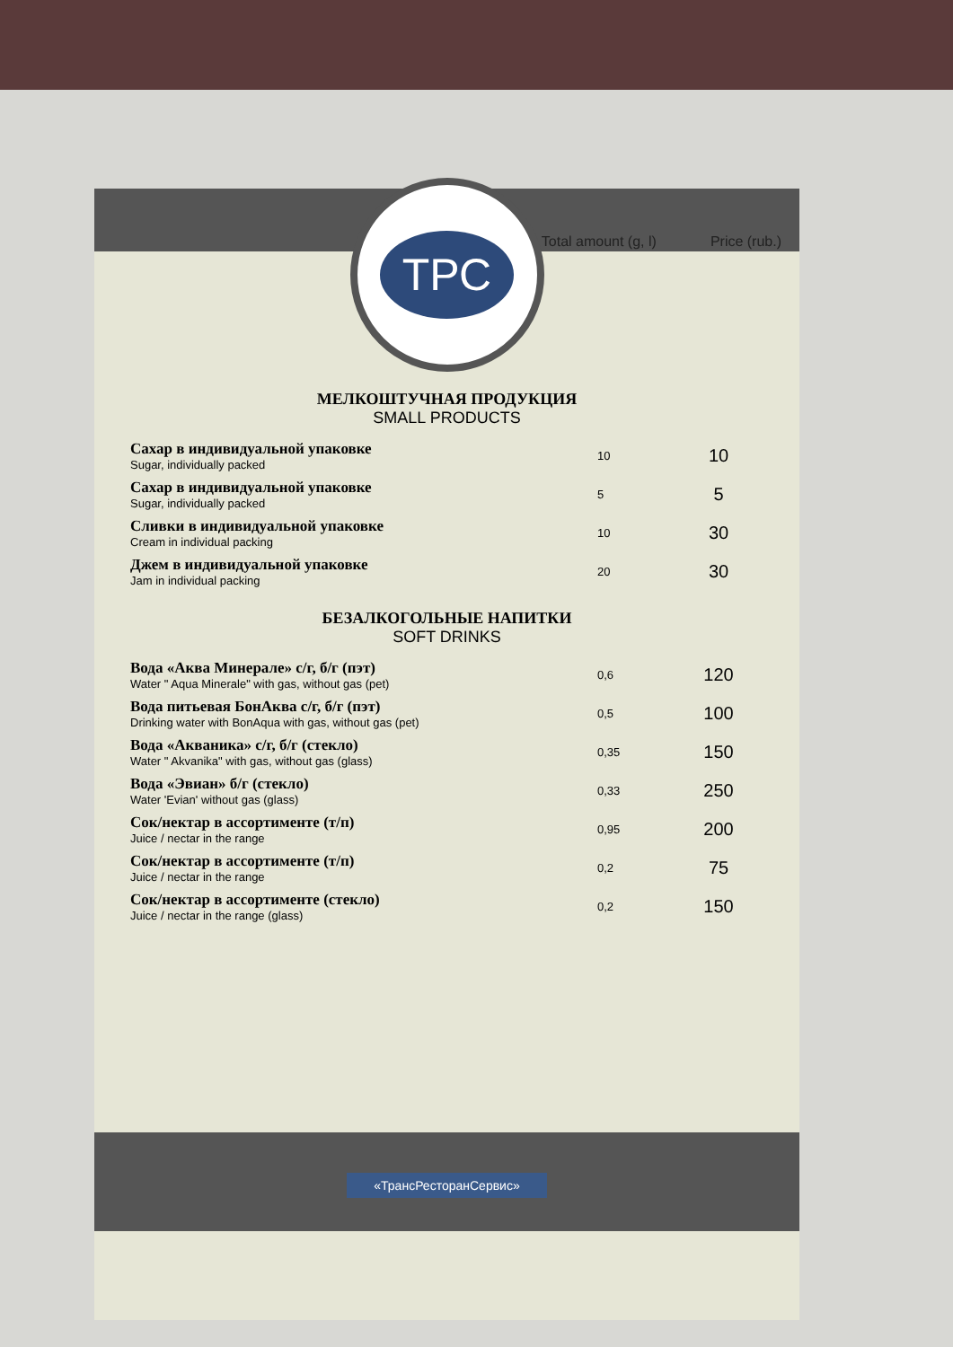Total amount (g, l) Price (rub.)
ТРС
МЕЛКОШТУЧНАЯ ПРОДУКЦИЯ
SMALL PRODUCTS
| Сахар в индивидуальной упаковке Sugar, individually packed | 10 | 10 |
| Сахар в индивидуальной упаковке Sugar, individually packed | 5 | 5 |
| Сливки в индивидуальной упаковке Cream in individual packing | 10 | 30 |
| Джем в индивидуальной упаковке Jam in individual packing | 20 | 30 |
БЕЗАЛКОГОЛЬНЫЕ НАПИТКИ
SOFT DRINKS
| Вода «Аква Минерале» с/г, б/г (пэт) Water " Aqua Minerale" with gas, without gas (pet) | 0,6 | 120 |
| Вода питьевая БонАква с/г, б/г (пэт) Drinking water with BonAqua with gas, without gas (pet) | 0,5 | 100 |
| Вода «Акваника» с/г, б/г (стекло) Water " Akvanika" with gas, without gas (glass) | 0,35 | 150 |
| Вода «Эвиан» б/г (стекло) Water 'Evian' without gas (glass) | 0,33 | 250 |
| Сок/нектар в ассортименте (т/п) Juice / nectar in the range | 0,95 | 200 |
| Сок/нектар в ассортименте (т/п) Juice / nectar in the range | 0,2 | 75 |
| Сок/нектар в ассортименте (стекло) Juice / nectar in the range (glass) | 0,2 | 150 |
«ТрансРесторанСервис»